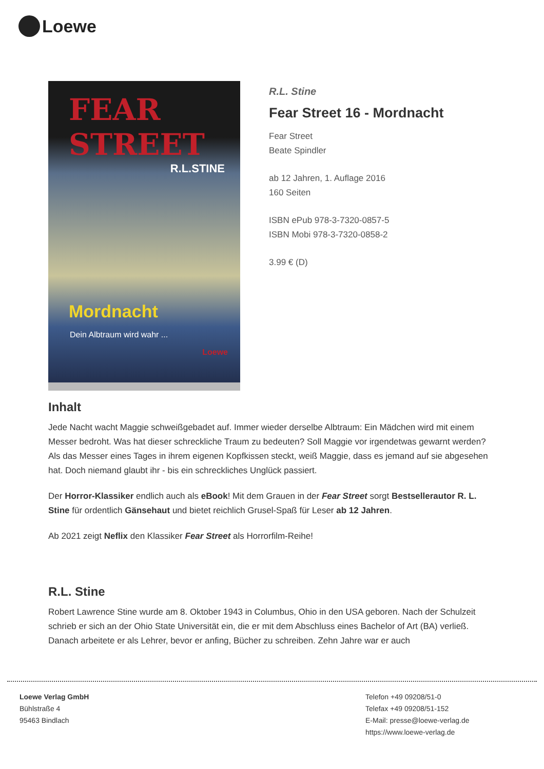Loewe
FEAR STREET
R.L.STINE
Mordnacht
Dein Albtraum wird wahr ...
Loewe
R.L. Stine
Fear Street 16 - Mordnacht
Fear Street
Beate Spindler
ab 12 Jahren, 1. Auflage 2016
160 Seiten
ISBN ePub 978-3-7320-0857-5
ISBN Mobi 978-3-7320-0858-2
3.99 € (D)
Inhalt
Jede Nacht wacht Maggie schweißgebadet auf. Immer wieder derselbe Albtraum: Ein Mädchen wird mit einem Messer bedroht. Was hat dieser schreckliche Traum zu bedeuten? Soll Maggie vor irgendetwas gewarnt werden? Als das Messer eines Tages in ihrem eigenen Kopfkissen steckt, weiß Maggie, dass es jemand auf sie abgesehen hat. Doch niemand glaubt ihr - bis ein schreckliches Unglück passiert.
Der Horror-Klassiker endlich auch als eBook! Mit dem Grauen in der Fear Street sorgt Bestsellerautor R. L. Stine für ordentlich Gänsehaut und bietet reichlich Grusel-Spaß für Leser ab 12 Jahren.
Ab 2021 zeigt Neflix den Klassiker Fear Street als Horrorfilm-Reihe!
R.L. Stine
Robert Lawrence Stine wurde am 8. Oktober 1943 in Columbus, Ohio in den USA geboren. Nach der Schulzeit schrieb er sich an der Ohio State Universität ein, die er mit dem Abschluss eines Bachelor of Art (BA) verließ. Danach arbeitete er als Lehrer, bevor er anfing, Bücher zu schreiben. Zehn Jahre war er auch
Loewe Verlag GmbH
Bühlstraße 4
95463 Bindlach
Telefon +49 09208/51-0
Telefax +49 09208/51-152
E-Mail: presse@loewe-verlag.de
https://www.loewe-verlag.de